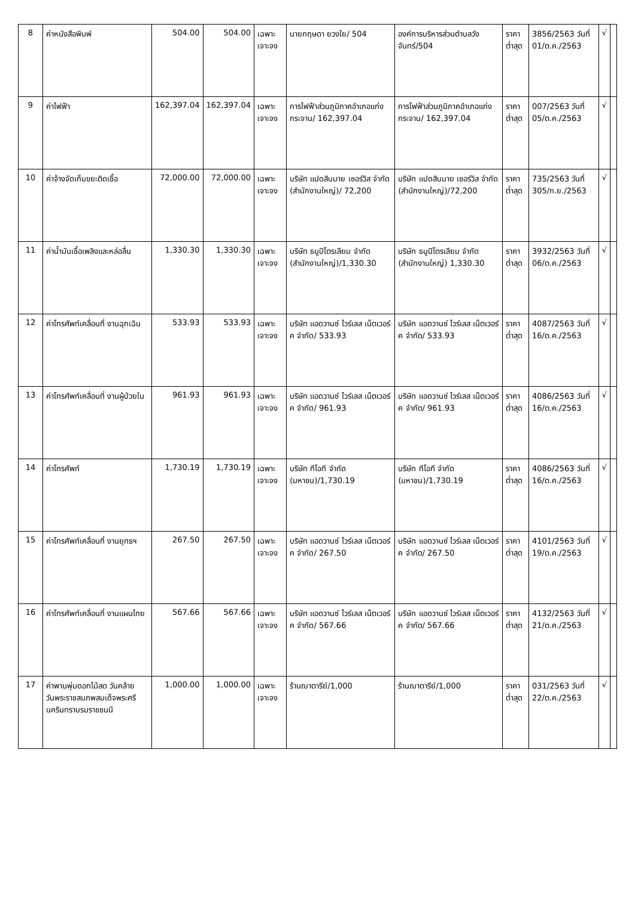| 8 | ค่าหนังสือพิมพ์ | 504.00 | 504.00 | เฉพาะเจาะจง | นายกฤษดา ยวงใย/ 504 | องค์การบริหารส่วนตำบลวังจันทร์/504 | ราคาต่ำสุด | 3856/2563 วันที่ 01/ต.ค./2563 | √ | |
| 9 | ค่าไฟฟ้า | 162,397.04 | 162,397.04 | เฉพาะเจาะจง | การไฟฟ้าส่วนภูมิภาคอำเภอแก่งกระจาน/ 162,397.04 | การไฟฟ้าส่วนภูมิภาคอำเภอแก่งกระจาน/ 162,397.04 | ราคาต่ำสุด | 007/2563 วันที่ 05/ต.ค./2563 | √ | |
| 10 | ค่าจ้างจัดเก็บขยะติดเชื้อ | 72,000.00 | 72,000.00 | เฉพาะเจาะจง | บริษัท แปดสิบมาย เซอร์วิส จำกัด (สำนักงานใหญ่)/ 72,200 | บริษัท แปดสิบมาย เซอร์วิส จำกัด (สำนักงานใหญ่)/72,200 | ราคาต่ำสุด | 735/2563 วันที่ 305/ก.ย./2563 | √ | |
| 11 | ค่าน้ำมันเชื้อเพลิงและหล่อลื่น | 1,330.30 | 1,330.30 | เฉพาะเจาะจง | บริษัท ธนูปิโตรเลียม จำกัด (สำนักงานใหญ่)/1,330.30 | บริษัท ธนูปิโตรเลียม จำกัด (สำนักงานใหญ่) 1,330.30 | ราคาต่ำสุด | 3932/2563 วันที่ 06/ต.ค./2563 | √ | |
| 12 | ค่าโทรศัพท์เคลื่อนที่ งานฉุกเฉิน | 533.93 | 533.93 | เฉพาะเจาะจง | บริษัท แอดวานซ์ ไวร์เลส เน็ตเวอร์ค จำกัด/ 533.93 | บริษัท แอดวานซ์ ไวร์เลส เน็ตเวอร์ค จำกัด/ 533.93 | ราคาต่ำสุด | 4087/2563 วันที่ 16/ต.ค./2563 | √ | |
| 13 | ค่าโทรศัพท์เคลื่อนที่ งานผู้ป่วยใน | 961.93 | 961.93 | เฉพาะเจาะจง | บริษัท แอดวานซ์ ไวร์เลส เน็ตเวอร์ค จำกัด/ 961.93 | บริษัท แอดวานซ์ ไวร์เลส เน็ตเวอร์ค จำกัด/ 961.93 | ราคาต่ำสุด | 4086/2563 วันที่ 16/ต.ค./2563 | √ | |
| 14 | ค่าโทรศัพท์ | 1,730.19 | 1,730.19 | เฉพาะเจาะจง | บริษัท ทีโอที จำกัด (มหาชน)/1,730.19 | บริษัท ทีโอที จำกัด (มหาชน)/1,730.19 | ราคาต่ำสุด | 4086/2563 วันที่ 16/ต.ค./2563 | √ | |
| 15 | ค่าโทรศัพท์เคลื่อนที่ งานยุทธฯ | 267.50 | 267.50 | เฉพาะเจาะจง | บริษัท แอดวานซ์ ไวร์เลส เน็ตเวอร์ค จำกัด/ 267.50 | บริษัท แอดวานซ์ ไวร์เลส เน็ตเวอร์ค จำกัด/ 267.50 | ราคาต่ำสุด | 4101/2563 วันที่ 19/ต.ค./2563 | √ | |
| 16 | ค่าโทรศัพท์เคลื่อนที่ งานแผนไทย | 567.66 | 567.66 | เฉพาะเจาะจง | บริษัท แอดวานซ์ ไวร์เลส เน็ตเวอร์ค จำกัด/ 567.66 | บริษัท แอดวานซ์ ไวร์เลส เน็ตเวอร์ค จำกัด/ 567.66 | ราคาต่ำสุด | 4132/2563 วันที่ 21/ต.ค./2563 | √ | |
| 17 | ค่าพานพุ่มดอกไม้สด วันคล้ายวันพระราชสมภพสมเด็จพระศรีนครินทราบรมราชชนนี | 1,000.00 | 1,000.00 | เฉพาะเจาะจง | ร้านฌาตารีย์/1,000 | ร้านฌาตารีย์/1,000 | ราคาต่ำสุด | 031/2563 วันที่ 22/ต.ค./2563 | √ | |